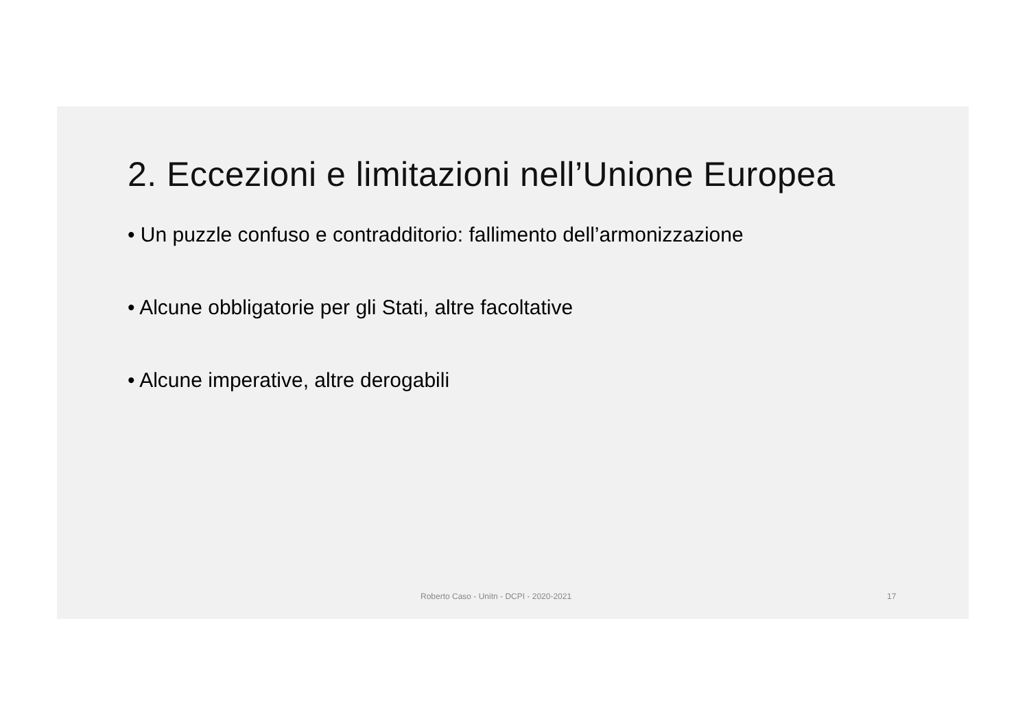2. Eccezioni e limitazioni nell’Unione Europea
• Un puzzle confuso e contradditorio: fallimento dell’armonizzazione
• Alcune obbligatorie per gli Stati, altre facoltative
• Alcune imperative, altre derogabili
Roberto Caso - Unitn - DCPI - 2020-2021 17